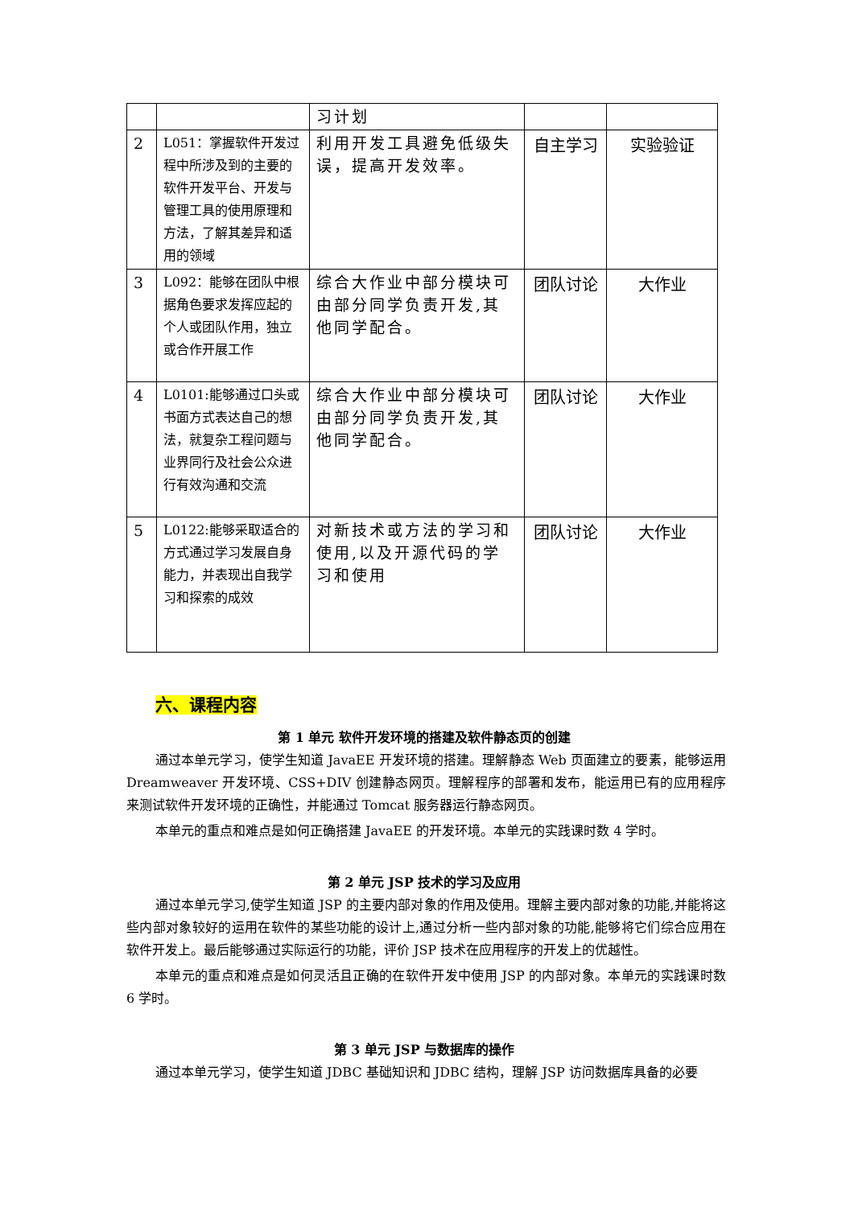| | | 习计划 | | |
| 2 | L051：掌握软件开发过程中所涉及到的主要的软件开发平台、开发与管理工具的使用原理和方法，了解其差异和适用的领域 | 利用开发工具避免低级失误，提高开发效率。 | 自主学习 | 实验验证 |
| 3 | L092：能够在团队中根据角色要求发挥应起的个人或团队作用，独立或合作开展工作 | 综合大作业中部分模块可由部分同学负责开发,其他同学配合。 | 团队讨论 | 大作业 |
| 4 | L0101:能够通过口头或书面方式表达自己的想法，就复杂工程问题与业界同行及社会公众进行有效沟通和交流 | 综合大作业中部分模块可由部分同学负责开发,其他同学配合。 | 团队讨论 | 大作业 |
| 5 | L0122:能够采取适合的方式通过学习发展自身能力，并表现出自我学习和探索的成效 | 对新技术或方法的学习和使用,以及开源代码的学习和使用 | 团队讨论 | 大作业 |
六、课程内容
第 1 单元 软件开发环境的搭建及软件静态页的创建
通过本单元学习，使学生知道 JavaEE 开发环境的搭建。理解静态 Web 页面建立的要素，能够运用 Dreamweaver 开发环境、CSS+DIV 创建静态网页。理解程序的部署和发布，能运用已有的应用程序来测试软件开发环境的正确性，并能通过 Tomcat 服务器运行静态网页。
本单元的重点和难点是如何正确搭建 JavaEE 的开发环境。本单元的实践课时数 4 学时。
第 2 单元 JSP 技术的学习及应用
通过本单元学习,使学生知道 JSP 的主要内部对象的作用及使用。理解主要内部对象的功能,并能将这些内部对象较好的运用在软件的某些功能的设计上,通过分析一些内部对象的功能,能够将它们综合应用在软件开发上。最后能够通过实际运行的功能，评价 JSP 技术在应用程序的开发上的优越性。
本单元的重点和难点是如何灵活且正确的在软件开发中使用 JSP 的内部对象。本单元的实践课时数 6 学时。
第 3 单元 JSP 与数据库的操作
通过本单元学习，使学生知道 JDBC 基础知识和 JDBC 结构，理解 JSP 访问数据库具备的必要